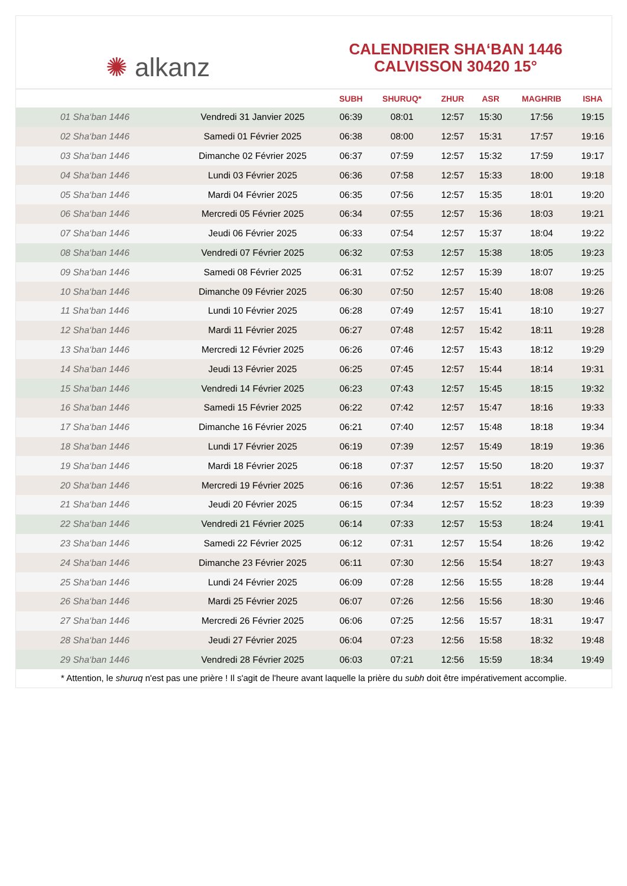✺ alkanz
CALENDRIER SHA‘BAN 1446
CALVISSON 30420 15°
| | | SUBH | SHURUQ* | ZHUR | ASR | MAGHRIB | ISHA |
| --- | --- | --- | --- | --- | --- | --- | --- |
| 01 Sha‘ban 1446 | Vendredi 31 Janvier 2025 | 06:39 | 08:01 | 12:57 | 15:30 | 17:56 | 19:15 |
| 02 Sha‘ban 1446 | Samedi 01 Février 2025 | 06:38 | 08:00 | 12:57 | 15:31 | 17:57 | 19:16 |
| 03 Sha‘ban 1446 | Dimanche 02 Février 2025 | 06:37 | 07:59 | 12:57 | 15:32 | 17:59 | 19:17 |
| 04 Sha‘ban 1446 | Lundi 03 Février 2025 | 06:36 | 07:58 | 12:57 | 15:33 | 18:00 | 19:18 |
| 05 Sha‘ban 1446 | Mardi 04 Février 2025 | 06:35 | 07:56 | 12:57 | 15:35 | 18:01 | 19:20 |
| 06 Sha‘ban 1446 | Mercredi 05 Février 2025 | 06:34 | 07:55 | 12:57 | 15:36 | 18:03 | 19:21 |
| 07 Sha‘ban 1446 | Jeudi 06 Février 2025 | 06:33 | 07:54 | 12:57 | 15:37 | 18:04 | 19:22 |
| 08 Sha‘ban 1446 | Vendredi 07 Février 2025 | 06:32 | 07:53 | 12:57 | 15:38 | 18:05 | 19:23 |
| 09 Sha‘ban 1446 | Samedi 08 Février 2025 | 06:31 | 07:52 | 12:57 | 15:39 | 18:07 | 19:25 |
| 10 Sha‘ban 1446 | Dimanche 09 Février 2025 | 06:30 | 07:50 | 12:57 | 15:40 | 18:08 | 19:26 |
| 11 Sha‘ban 1446 | Lundi 10 Février 2025 | 06:28 | 07:49 | 12:57 | 15:41 | 18:10 | 19:27 |
| 12 Sha‘ban 1446 | Mardi 11 Février 2025 | 06:27 | 07:48 | 12:57 | 15:42 | 18:11 | 19:28 |
| 13 Sha‘ban 1446 | Mercredi 12 Février 2025 | 06:26 | 07:46 | 12:57 | 15:43 | 18:12 | 19:29 |
| 14 Sha‘ban 1446 | Jeudi 13 Février 2025 | 06:25 | 07:45 | 12:57 | 15:44 | 18:14 | 19:31 |
| 15 Sha‘ban 1446 | Vendredi 14 Février 2025 | 06:23 | 07:43 | 12:57 | 15:45 | 18:15 | 19:32 |
| 16 Sha‘ban 1446 | Samedi 15 Février 2025 | 06:22 | 07:42 | 12:57 | 15:47 | 18:16 | 19:33 |
| 17 Sha‘ban 1446 | Dimanche 16 Février 2025 | 06:21 | 07:40 | 12:57 | 15:48 | 18:18 | 19:34 |
| 18 Sha‘ban 1446 | Lundi 17 Février 2025 | 06:19 | 07:39 | 12:57 | 15:49 | 18:19 | 19:36 |
| 19 Sha‘ban 1446 | Mardi 18 Février 2025 | 06:18 | 07:37 | 12:57 | 15:50 | 18:20 | 19:37 |
| 20 Sha‘ban 1446 | Mercredi 19 Février 2025 | 06:16 | 07:36 | 12:57 | 15:51 | 18:22 | 19:38 |
| 21 Sha‘ban 1446 | Jeudi 20 Février 2025 | 06:15 | 07:34 | 12:57 | 15:52 | 18:23 | 19:39 |
| 22 Sha‘ban 1446 | Vendredi 21 Février 2025 | 06:14 | 07:33 | 12:57 | 15:53 | 18:24 | 19:41 |
| 23 Sha‘ban 1446 | Samedi 22 Février 2025 | 06:12 | 07:31 | 12:57 | 15:54 | 18:26 | 19:42 |
| 24 Sha‘ban 1446 | Dimanche 23 Février 2025 | 06:11 | 07:30 | 12:56 | 15:54 | 18:27 | 19:43 |
| 25 Sha‘ban 1446 | Lundi 24 Février 2025 | 06:09 | 07:28 | 12:56 | 15:55 | 18:28 | 19:44 |
| 26 Sha‘ban 1446 | Mardi 25 Février 2025 | 06:07 | 07:26 | 12:56 | 15:56 | 18:30 | 19:46 |
| 27 Sha‘ban 1446 | Mercredi 26 Février 2025 | 06:06 | 07:25 | 12:56 | 15:57 | 18:31 | 19:47 |
| 28 Sha‘ban 1446 | Jeudi 27 Février 2025 | 06:04 | 07:23 | 12:56 | 15:58 | 18:32 | 19:48 |
| 29 Sha‘ban 1446 | Vendredi 28 Février 2025 | 06:03 | 07:21 | 12:56 | 15:59 | 18:34 | 19:49 |
* Attention, le shuruq n'est pas une prière ! Il s'agit de l'heure avant laquelle la prière du subh doit être impérativement accomplie.